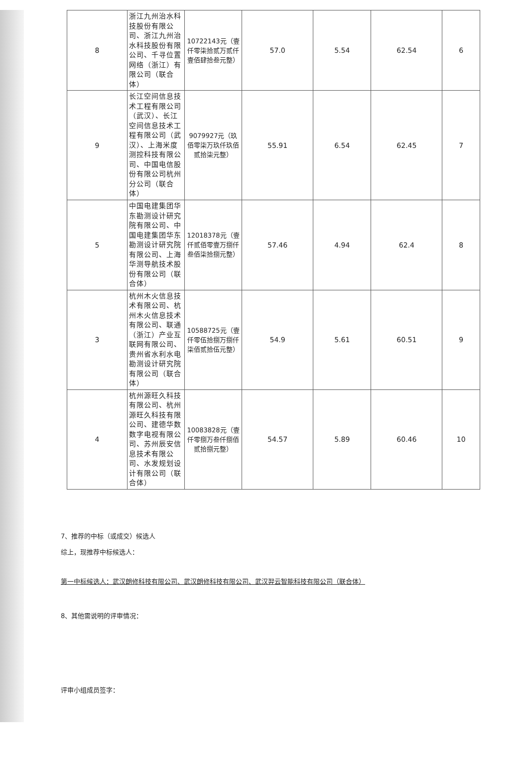| 8 | 浙江九州治水科技股份有限公司、浙江九州治水科技股份有限公司、千寻位置网络（浙江）有限公司（联合体） | 10722143元（壹仟零柒拾贰万贰仟壹佰肆拾叁元整） | 57.0 | 5.54 | 62.54 | 6 |
| 9 | 长江空间信息技术工程有限公司（武汉）、长江空间信息技术工程有限公司（武汉）、上海米度测控科技有限公司、中国电信股份有限公司杭州分公司（联合体） | 9079927元（玖佰零柒万玖仟玖佰贰拾柒元整） | 55.91 | 6.54 | 62.45 | 7 |
| 5 | 中国电建集团华东勘测设计研究院有限公司、中国电建集团华东勘测设计研究院有限公司、上海华测导航技术股份有限公司（联合体） | 12018378元（壹仟贰佰零壹万捌仟叁佰柒拾捌元整） | 57.46 | 4.94 | 62.4 | 8 |
| 3 | 杭州木火信息技术有限公司、杭州木火信息技术有限公司、联通（浙江）产业互联网有限公司、贵州省水利水电勘测设计研究院有限公司（联合体） | 10588725元（壹仟零伍拾捌万捌仟柒佰贰拾伍元整） | 54.9 | 5.61 | 60.51 | 9 |
| 4 | 杭州源旺久科技有限公司、杭州源旺久科技有限公司、建德华数数字电视有限公司、苏州辰安信息技术有限公司、水发规划设计有限公司（联合体） | 10083828元（壹仟零捌万叁仟捌佰贰拾捌元整） | 54.57 | 5.89 | 60.46 | 10 |
7、推荐的中标（或成交）候选人
综上，现推荐中标候选人：
第一中标候选人：武汉朗修科技有限公司、武汉朗修科技有限公司、武汉羿云智能科技有限公司（联合体）
8、其他需说明的评审情况：
评审小组成员签字：